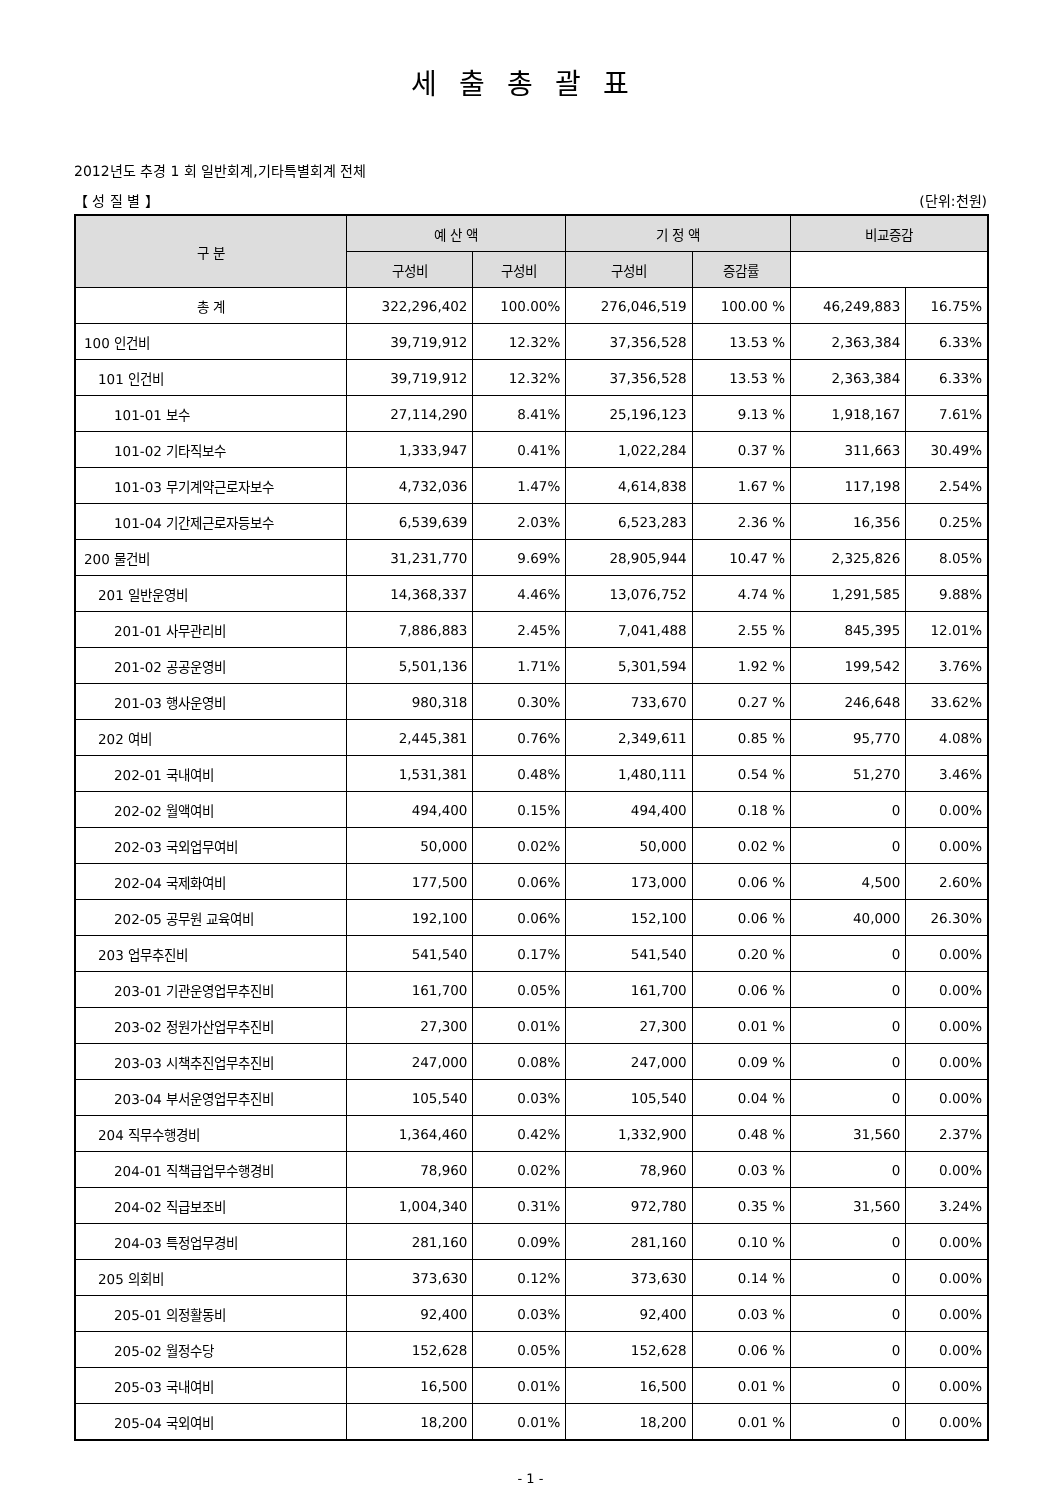세출총괄표
2012년도 추경 1 회 일반회계,기타특별회계 전체
【 성 질 별 】 (단위:천원)
| 구 분 | 예 산 액 | | 기 정 액 | | 비교증감 | |
| --- | --- | --- | --- | --- | --- | --- |
| | 구성비 | 구성비 | 구성비 | 증감률 | | |
| 총 계 | 322,296,402 | 100.00% | 276,046,519 | 100.00 % | 46,249,883 | 16.75% |
| 100 인건비 | 39,719,912 | 12.32% | 37,356,528 | 13.53 % | 2,363,384 | 6.33% |
| 101 인건비 | 39,719,912 | 12.32% | 37,356,528 | 13.53 % | 2,363,384 | 6.33% |
| 101-01 보수 | 27,114,290 | 8.41% | 25,196,123 | 9.13 % | 1,918,167 | 7.61% |
| 101-02 기타직보수 | 1,333,947 | 0.41% | 1,022,284 | 0.37 % | 311,663 | 30.49% |
| 101-03 무기계약근로자보수 | 4,732,036 | 1.47% | 4,614,838 | 1.67 % | 117,198 | 2.54% |
| 101-04 기간제근로자등보수 | 6,539,639 | 2.03% | 6,523,283 | 2.36 % | 16,356 | 0.25% |
| 200 물건비 | 31,231,770 | 9.69% | 28,905,944 | 10.47 % | 2,325,826 | 8.05% |
| 201 일반운영비 | 14,368,337 | 4.46% | 13,076,752 | 4.74 % | 1,291,585 | 9.88% |
| 201-01 사무관리비 | 7,886,883 | 2.45% | 7,041,488 | 2.55 % | 845,395 | 12.01% |
| 201-02 공공운영비 | 5,501,136 | 1.71% | 5,301,594 | 1.92 % | 199,542 | 3.76% |
| 201-03 행사운영비 | 980,318 | 0.30% | 733,670 | 0.27 % | 246,648 | 33.62% |
| 202 여비 | 2,445,381 | 0.76% | 2,349,611 | 0.85 % | 95,770 | 4.08% |
| 202-01 국내여비 | 1,531,381 | 0.48% | 1,480,111 | 0.54 % | 51,270 | 3.46% |
| 202-02 월액여비 | 494,400 | 0.15% | 494,400 | 0.18 % | 0 | 0.00% |
| 202-03 국외업무여비 | 50,000 | 0.02% | 50,000 | 0.02 % | 0 | 0.00% |
| 202-04 국제화여비 | 177,500 | 0.06% | 173,000 | 0.06 % | 4,500 | 2.60% |
| 202-05 공무원 교육여비 | 192,100 | 0.06% | 152,100 | 0.06 % | 40,000 | 26.30% |
| 203 업무추진비 | 541,540 | 0.17% | 541,540 | 0.20 % | 0 | 0.00% |
| 203-01 기관운영업무추진비 | 161,700 | 0.05% | 161,700 | 0.06 % | 0 | 0.00% |
| 203-02 정원가산업무추진비 | 27,300 | 0.01% | 27,300 | 0.01 % | 0 | 0.00% |
| 203-03 시책추진업무추진비 | 247,000 | 0.08% | 247,000 | 0.09 % | 0 | 0.00% |
| 203-04 부서운영업무추진비 | 105,540 | 0.03% | 105,540 | 0.04 % | 0 | 0.00% |
| 204 직무수행경비 | 1,364,460 | 0.42% | 1,332,900 | 0.48 % | 31,560 | 2.37% |
| 204-01 직책급업무수행경비 | 78,960 | 0.02% | 78,960 | 0.03 % | 0 | 0.00% |
| 204-02 직급보조비 | 1,004,340 | 0.31% | 972,780 | 0.35 % | 31,560 | 3.24% |
| 204-03 특정업무경비 | 281,160 | 0.09% | 281,160 | 0.10 % | 0 | 0.00% |
| 205 의회비 | 373,630 | 0.12% | 373,630 | 0.14 % | 0 | 0.00% |
| 205-01 의정활동비 | 92,400 | 0.03% | 92,400 | 0.03 % | 0 | 0.00% |
| 205-02 월정수당 | 152,628 | 0.05% | 152,628 | 0.06 % | 0 | 0.00% |
| 205-03 국내여비 | 16,500 | 0.01% | 16,500 | 0.01 % | 0 | 0.00% |
| 205-04 국외여비 | 18,200 | 0.01% | 18,200 | 0.01 % | 0 | 0.00% |
- 1 -